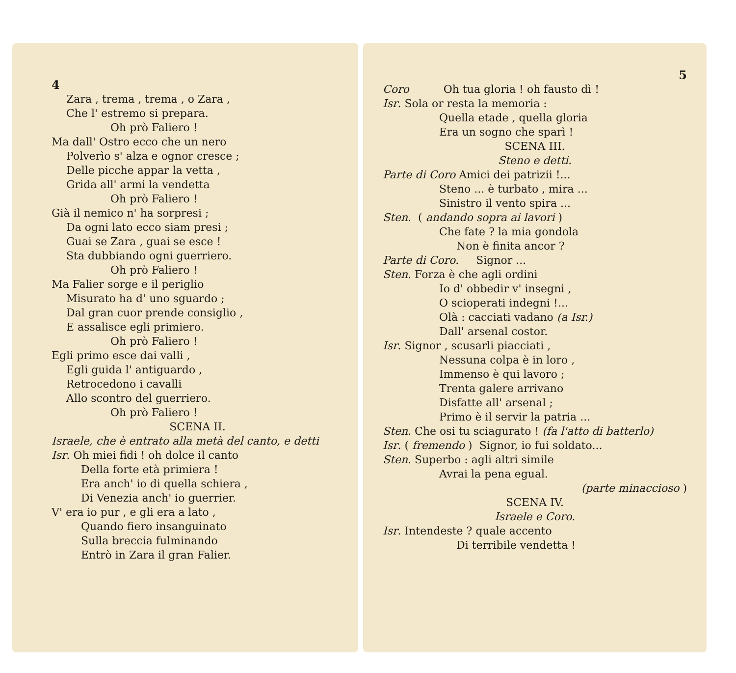4
Zara , trema , trema , o Zara ,
Che l' estremo si prepara.
Oh prò Faliero !
Ma dall' Ostro ecco che un nero
Polverìo s' alza e ognor cresce ;
Delle picche appar la vetta ,
Grida all' armi la vendetta
Oh prò Faliero !
Già il nemico n' ha sorpresi ;
Da ogni lato ecco siam presi ;
Guai se Zara , guai se esce !
Sta dubbiando ogni guerriero.
Oh prò Faliero !
Ma Falier sorge e il periglio
Misurato ha d' uno sguardo ;
Dal gran cuor prende consiglio ,
E assalisce egli primiero.
Oh prò Faliero !
Egli primo esce dai valli ,
Egli guida l' antiguardo ,
Retrocedono i cavalli
Allo scontro del guerriero.
Oh prò Faliero !
SCENA II.
Israele, che è entrato alla metà del canto, e detti
Isr. Oh miei fidi ! oh dolce il canto
Della forte età primiera !
Era anch' io di quella schiera ,
Di Venezia anch' io guerrier.
V' era io pur , e gli era a lato ,
Quando fiero insanguinato
Sulla breccia fulminando
Entrò in Zara il gran Falier.
5
Coro Oh tua gloria ! oh fausto dì !
Isr. Sola or resta la memoria :
Quella etade , quella gloria
Era un sogno che sparì !
SCENA III.
Steno e detti.
Parte di Coro Amici dei patrizii !...
Steno ... è turbato , mira ...
Sinistro il vento spira ...
Sten. ( andando sopra ai lavori )
Che fate ? la mia gondola
Non è finita ancor ?
Parte di Coro. Signor ...
Sten. Forza è che agli ordini
Io d' obbedir v' insegni ,
O scioperati indegni !...
Olà : cacciati vadano (a Isr.)
Dall' arsenal costor.
Isr. Signor , scusarli piacciati ,
Nessuna colpa è in loro ,
Immenso è qui lavoro ;
Trenta galere arrivano
Disfatte all' arsenal ;
Primo è il servir la patria ...
Sten. Che osi tu sciagurato ! (fa l'atto di batterlo)
Isr. ( fremendo ) Signor, io fui soldato...
Sten. Superbo : agli altri simile
Avrai la pena egual.
(parte minaccioso )
SCENA IV.
Israele e Coro.
Isr. Intendeste ? quale accento
Di terribile vendetta !